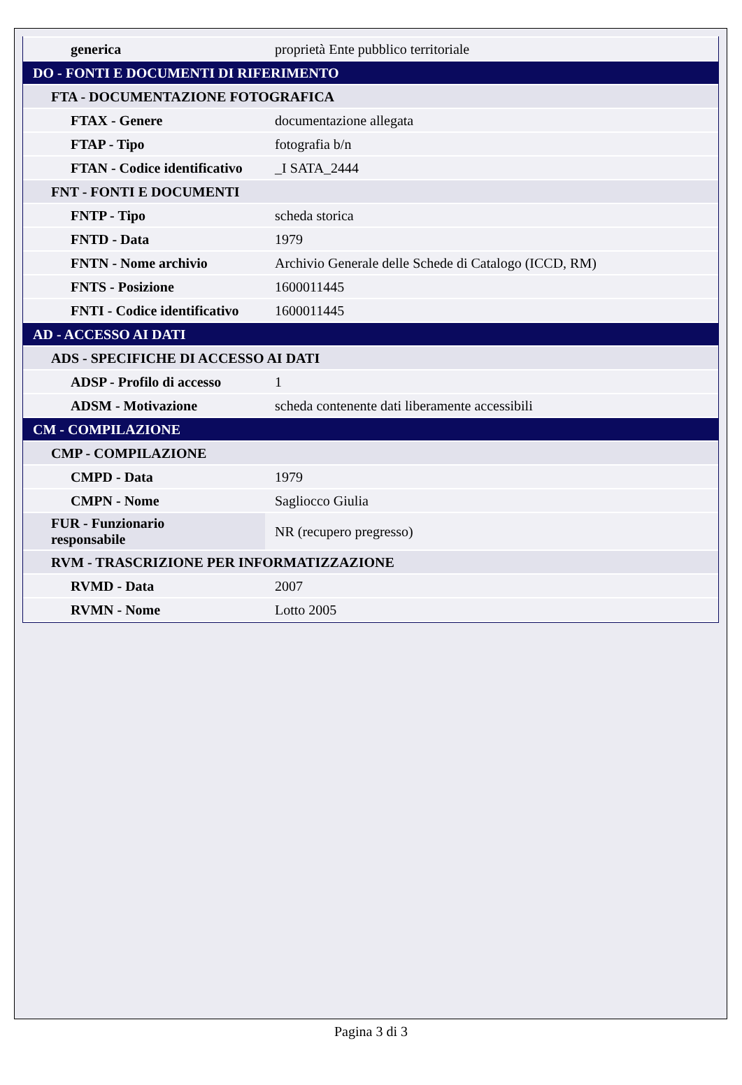| generica | proprietà Ente pubblico territoriale |
| DO - FONTI E DOCUMENTI DI RIFERIMENTO | |
| FTA - DOCUMENTAZIONE FOTOGRAFICA | |
| FTAX - Genere | documentazione allegata |
| FTAP - Tipo | fotografia b/n |
| FTAN - Codice identificativo | _I SATA_2444 |
| FNT - FONTI E DOCUMENTI | |
| FNTP - Tipo | scheda storica |
| FNTD - Data | 1979 |
| FNTN - Nome archivio | Archivio Generale delle Schede di Catalogo (ICCD, RM) |
| FNTS - Posizione | 1600011445 |
| FNTI - Codice identificativo | 1600011445 |
| AD - ACCESSO AI DATI | |
| ADS - SPECIFICHE DI ACCESSO AI DATI | |
| ADSP - Profilo di accesso | 1 |
| ADSM - Motivazione | scheda contenente dati liberamente accessibili |
| CM - COMPILAZIONE | |
| CMP - COMPILAZIONE | |
| CMPD - Data | 1979 |
| CMPN - Nome | Sagliocco Giulia |
| FUR - Funzionario responsabile | NR (recupero pregresso) |
| RVM - TRASCRIZIONE PER INFORMATIZZAZIONE | |
| RVMD - Data | 2007 |
| RVMN - Nome | Lotto 2005 |
Pagina 3 di 3